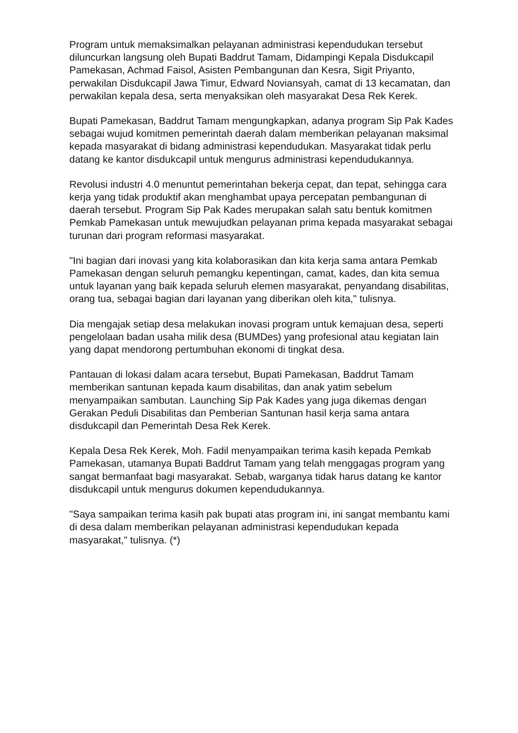Program untuk memaksimalkan pelayanan administrasi kependudukan tersebut diluncurkan langsung oleh Bupati Baddrut Tamam, Didampingi Kepala Disdukcapil Pamekasan, Achmad Faisol, Asisten Pembangunan dan Kesra, Sigit Priyanto, perwakilan Disdukcapil Jawa Timur, Edward Noviansyah, camat di 13 kecamatan, dan perwakilan kepala desa, serta menyaksikan oleh masyarakat Desa Rek Kerek.
Bupati Pamekasan, Baddrut Tamam mengungkapkan, adanya program Sip Pak Kades sebagai wujud komitmen pemerintah daerah dalam memberikan pelayanan maksimal kepada masyarakat di bidang administrasi kependudukan. Masyarakat tidak perlu datang ke kantor disdukcapil untuk mengurus administrasi kependudukannya.
Revolusi industri 4.0 menuntut pemerintahan bekerja cepat, dan tepat, sehingga cara kerja yang tidak produktif akan menghambat upaya percepatan pembangunan di daerah tersebut. Program Sip Pak Kades merupakan salah satu bentuk komitmen Pemkab Pamekasan untuk mewujudkan pelayanan prima kepada masyarakat sebagai turunan dari program reformasi masyarakat.
"Ini bagian dari inovasi yang kita kolaborasikan dan kita kerja sama antara Pemkab Pamekasan dengan seluruh pemangku kepentingan, camat, kades, dan kita semua untuk layanan yang baik kepada seluruh elemen masyarakat, penyandang disabilitas, orang tua, sebagai bagian dari layanan yang diberikan oleh kita," tulisnya.
Dia mengajak setiap desa melakukan inovasi program untuk kemajuan desa, seperti pengelolaan badan usaha milik desa (BUMDes) yang profesional atau kegiatan lain yang dapat mendorong pertumbuhan ekonomi di tingkat desa.
Pantauan di lokasi dalam acara tersebut, Bupati Pamekasan, Baddrut Tamam memberikan santunan kepada kaum disabilitas, dan anak yatim sebelum menyampaikan sambutan. Launching Sip Pak Kades yang juga dikemas dengan Gerakan Peduli Disabilitas dan Pemberian Santunan hasil kerja sama antara disdukcapil dan Pemerintah Desa Rek Kerek.
Kepala Desa Rek Kerek, Moh. Fadil menyampaikan terima kasih kepada Pemkab Pamekasan, utamanya Bupati Baddrut Tamam yang telah menggagas program yang sangat bermanfaat bagi masyarakat. Sebab, warganya tidak harus datang ke kantor disdukcapil untuk mengurus dokumen kependudukannya.
"Saya sampaikan terima kasih pak bupati atas program ini, ini sangat membantu kami di desa dalam memberikan pelayanan administrasi kependudukan kepada masyarakat," tulisnya. (*)